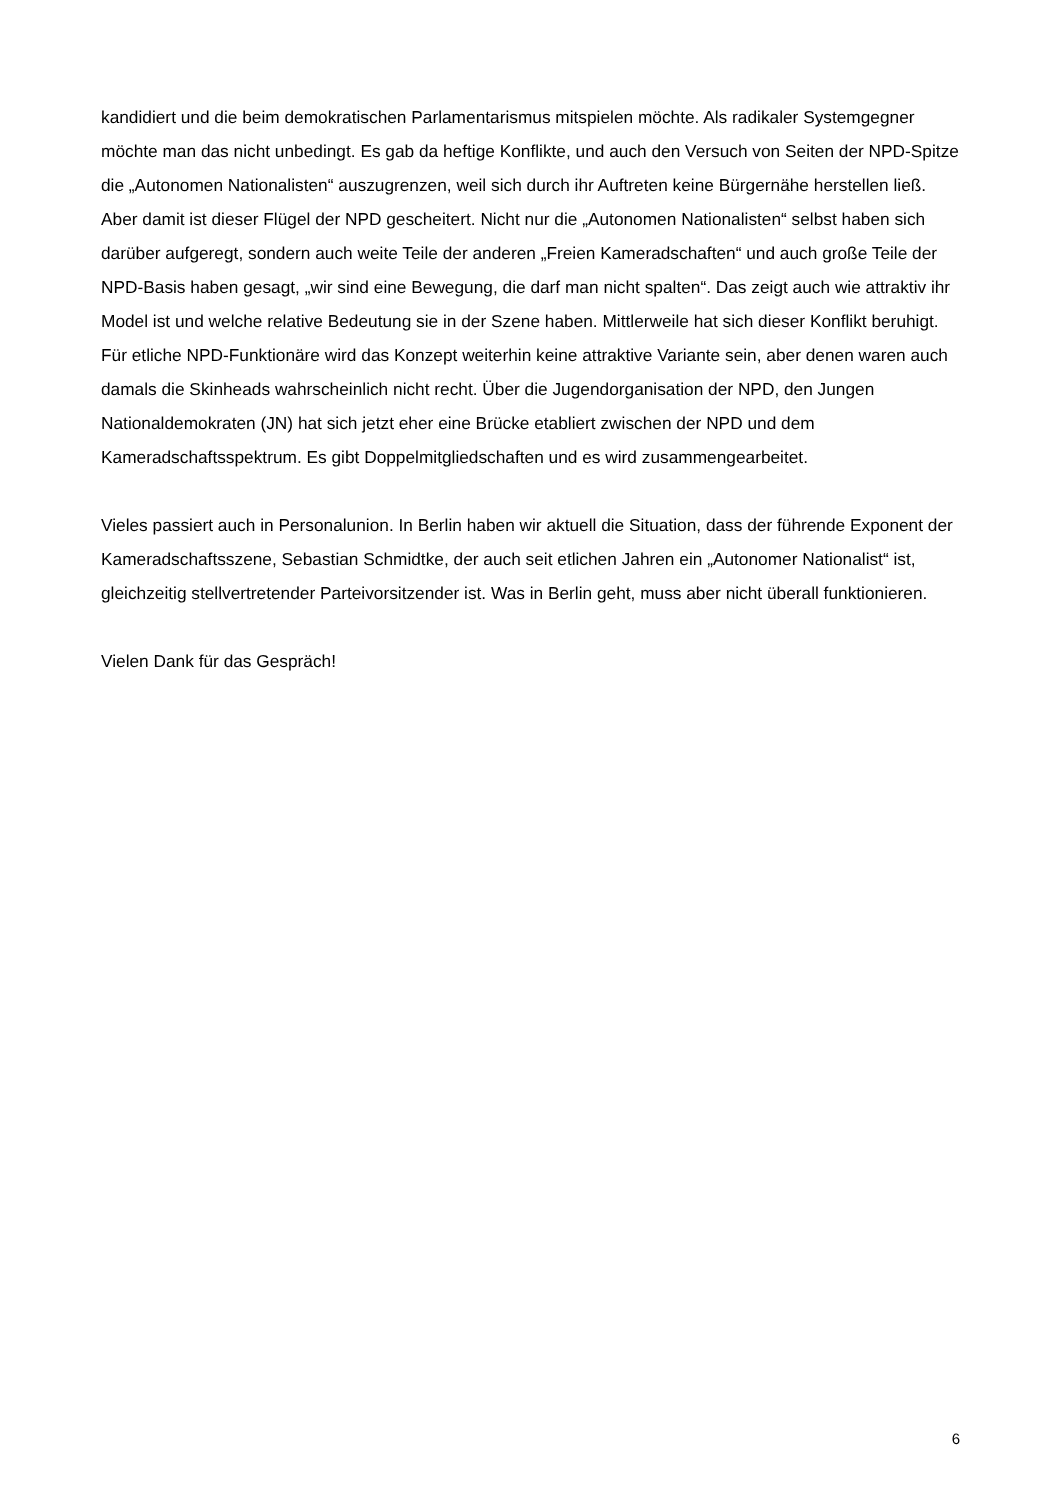kandidiert und die beim demokratischen Parlamentarismus mitspielen möchte. Als radikaler Systemgegner möchte man das nicht unbedingt. Es gab da heftige Konflikte, und auch den Versuch von Seiten der NPD-Spitze die „Autonomen Nationalisten“ auszugrenzen, weil sich durch ihr Auftreten keine Bürgernähe herstellen ließ. Aber damit ist dieser Flügel der NPD gescheitert. Nicht nur die „Autonomen Nationalisten“ selbst haben sich darüber aufgeregt, sondern auch weite Teile der anderen „Freien Kameradschaften“ und auch große Teile der NPD-Basis haben gesagt, „wir sind eine Bewegung, die darf man nicht spalten“. Das zeigt auch wie attraktiv ihr Model ist und welche relative Bedeutung sie in der Szene haben. Mittlerweile hat sich dieser Konflikt beruhigt. Für etliche NPD-Funktionäre wird das Konzept weiterhin keine attraktive Variante sein, aber denen waren auch damals die Skinheads wahrscheinlich nicht recht. Über die Jugendorganisation der NPD, den Jungen Nationaldemokraten (JN) hat sich jetzt eher eine Brücke etabliert zwischen der NPD und dem Kameradschaftsspektrum. Es gibt Doppelmitgliedschaften und es wird zusammengearbeitet.
Vieles passiert auch in Personalunion. In Berlin haben wir aktuell die Situation, dass der führende Exponent der Kameradschaftsszene, Sebastian Schmidtke, der auch seit etlichen Jahren ein „Autonomer Nationalist“ ist, gleichzeitig stellvertretender Parteivorsitzender ist. Was in Berlin geht, muss aber nicht überall funktionieren.
Vielen Dank für das Gespräch!
6